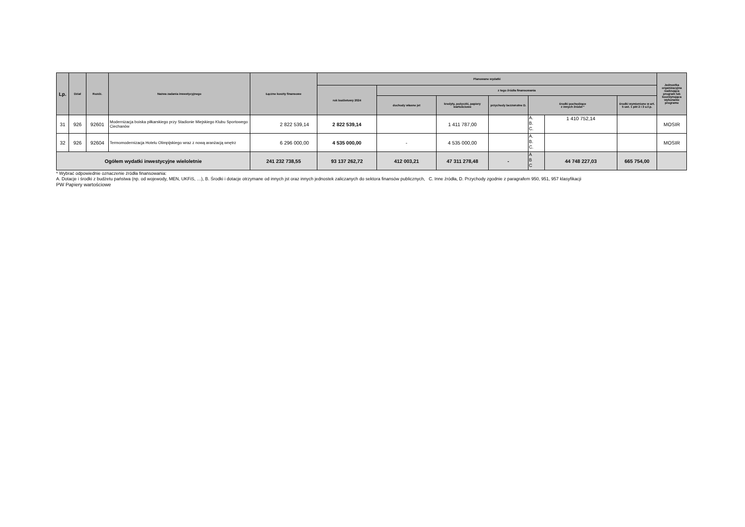| Lp. | Dział | Rozdz. | Nazwa zadania inwestycyjnego | Łączne koszty finansowe | Planowane wydatki | | | | | | | Jednostka organizacyjna realizująca program lub koordynująca wykonanie programu |
| --- | --- | --- | --- | --- | --- | --- | --- | --- | --- | --- | --- | --- |
| | | | | | rok budżetowy 2024 | z tego źródła finansowania | | | | | | |
| | | | | | | dochody własne jst | kredyty, pożyczki, papiery wartościowe | przychody bezzwrotne D. | środki pochodzące z innych źródeł * | | środki wymienione w art. 5 ust. 1 pkt 2 i 3 u.f.p. | |
| 31 | 926 | 92601 | Modernizacja boiska piłkarskiego przy Stadionie Miejskiego Klubu Sportowego Ciechanów | 2 822 539,14 | 2 822 539,14 | | 1 411 787,00 | | A. B. C. | 1 410 752,14 | | MOSIR |
| 32 | 926 | 92604 | Termomodernizacja Hotelu Olimpijskiego wraz z nową aranżacją wnętrz | 6 296 000,00 | 4 535 000,00 | - | 4 535 000,00 | | A. B. C. | | | MOSIR |
| Ogółem wydatki inwestycyjne wieloletnie | | | | 241 232 738,55 | 93 137 262,72 | 412 003,21 | 47 311 278,48 | - | A B C | 44 748 227,03 | 665 754,00 | |
* Wybrać odpowiednie oznaczenie źródła finansowania:
A. Dotacje i środki z budżetu państwa (np. od wojewody, MEN, UKFiS, …), B. Środki i dotacje otrzymane od innych jst oraz innych jednostek zaliczanych do sektora finansów publicznych, C. Inne źródła, D. Przychody zgodnie z paragrafem 950, 951, 957 klasyfikacji
PW Papiery wartościowe